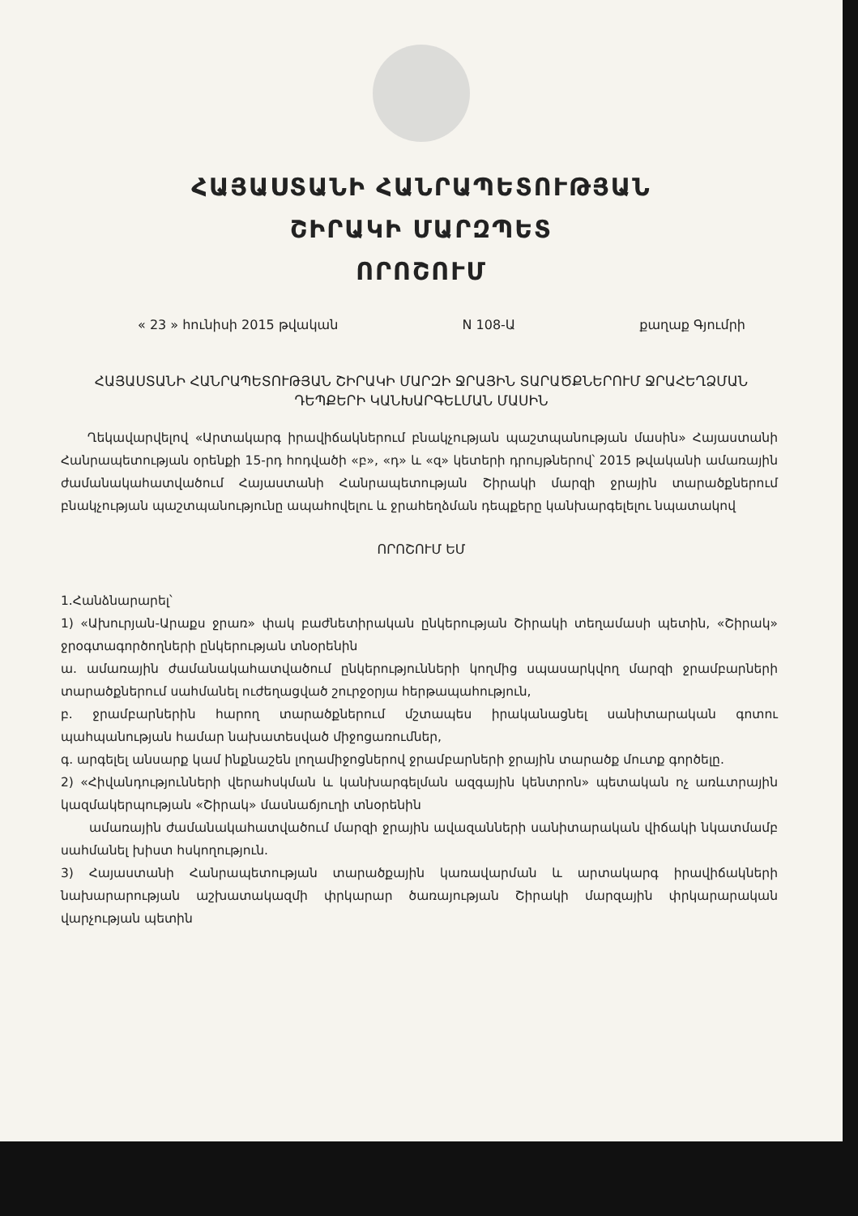ՀԱՅԱՍՏԱՆԻ ՀԱՆՐԱՊԵՏՈՒԹՅԱՆ
ՇԻՐԱԿԻ ՄԱՐԶՊԵՏ
ՈՐՈՇՈՒՄ
« 23 » հունիսի 2015 թվական N 108-Ա քաղաք Գյումրի
ՀԱՅԱՍՏԱՆԻ ՀԱՆՐԱՊԵՏՈՒԹՅԱՆ ՇԻՐԱԿԻ ՄԱՐԶԻ ՋՐԱՅԻՆ ՏԱՐԱԾՔՆԵՐՈՒՄ ՋՐԱՀԵՂՁՄԱՆ ԴԵՊՔԵՐԻ ԿԱՆԽԱՐԳԵԼՄԱՆ ՄԱՍԻՆ
Ղեկավարվելով «Արտակարգ իրավիճակներում բնակչության պաշտպանության մասին» Հայաստանի Հանրապետության օրենքի 15-րդ հոդվածի «բ», «դ» և «զ» կետերի դրույթներով՝ 2015 թվականի ամառային ժամանակահատվածում Հայաստանի Հանրապետության Շիրակի մարզի ջրային տարածքներում բնակչության պաշտպանությունը ապահովելու և ջրահեղձման դեպքերը կանխարգելելու նպատակով
ՈՐՈՇՈՒՄ ԵՄ
1.Հանձնարարել՝
1) «Ախուրյան-Արաքս ջրառ» փակ բաժնետիրական ընկերության Շիրակի տեղամասի պետին, «Շիրակ» ջրօգտագործողների ընկերության տնօրենին
ա. ամառային ժամանակահատվածում ընկերությունների կողմից սպասարկվող մարզի ջրամբարների տարածքներում սահմանել ուժեղացված շուրջօրյա հերթապահություն,
բ. ջրամբարներին հարող տարածքներում մշտապես իրականացնել սանիտարական գոտու պահպանության համար նախատեսված միջոցառումներ,
գ. արգելել անսարք կամ ինքնաշեն լողամիջոցներով ջրամբարների ջրային տարածք մուտք գործելը.
2) «Հիվանդությունների վերահսկման և կանխարգելման ազգային կենտրոն» պետական ոչ առևտրային կազմակերպության «Շիրակ» մասնաճյուղի տնօրենին
ամառային ժամանակահատվածում մարզի ջրային ավազանների սանիտարական վիճակի նկատմամբ սահմանել խիստ հսկողություն.
3) Հայաստանի Հանրապետության տարածքային կառավարման և արտակարգ իրավիճակների նախարարության աշխատակազմի փրկարար ծառայության Շիրակի մարզային փրկարարական վարչության պետին